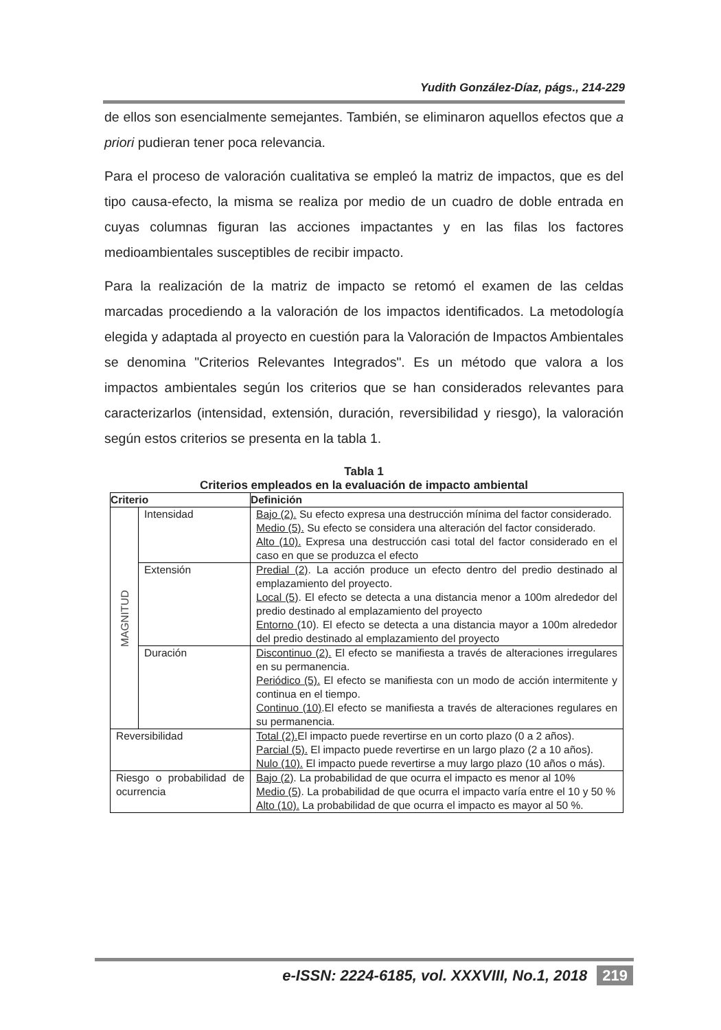Yudith González-Díaz, págs., 214-229
de ellos son esencialmente semejantes. También, se eliminaron aquellos efectos que a priori pudieran tener poca relevancia.
Para el proceso de valoración cualitativa se empleó la matriz de impactos, que es del tipo causa-efecto, la misma se realiza por medio de un cuadro de doble entrada en cuyas columnas figuran las acciones impactantes y en las filas los factores medioambientales susceptibles de recibir impacto.
Para la realización de la matriz de impacto se retomó el examen de las celdas marcadas procediendo a la valoración de los impactos identificados. La metodología elegida y adaptada al proyecto en cuestión para la Valoración de Impactos Ambientales se denomina "Criterios Relevantes Integrados". Es un método que valora a los impactos ambientales según los criterios que se han considerados relevantes para caracterizarlos (intensidad, extensión, duración, reversibilidad y riesgo), la valoración según estos criterios se presenta en la tabla 1.
Tabla 1
Criterios empleados en la evaluación de impacto ambiental
| Criterio | | Definición |
| --- | --- | --- |
| MAGNITUD | Intensidad | Bajo (2). Su efecto expresa una destrucción mínima del factor considerado. Medio (5). Su efecto se considera una alteración del factor considerado. Alto (10). Expresa una destrucción casi total del factor considerado en el caso en que se produzca el efecto |
| | Extensión | Predial (2) . La acción produce un efecto dentro del predio destinado al emplazamiento del proyecto. Local (5) . El efecto se detecta a una distancia menor a 100m alrededor del predio destinado al emplazamiento del proyecto Entorno (10). El efecto se detecta a una distancia mayor a 100m alrededor del predio destinado al emplazamiento del proyecto |
| | Duración | Discontinuo (2). El efecto se manifiesta a través de alteraciones irregulares en su permanencia. Periódico (5). El efecto se manifiesta con un modo de acción intermitente y continua en el tiempo. Continuo (10) .El efecto se manifiesta a través de alteraciones regulares en su permanencia. |
| Reversibilidad | | Total (2). El impacto puede revertirse en un corto plazo (0 a 2 años). Parcial (5). El impacto puede revertirse en un largo plazo (2 a 10 años). Nulo (10). El impacto puede revertirse a muy largo plazo (10 años o más). |
| Riesgo o probabilidad de ocurrencia | | Bajo (2) . La probabilidad de que ocurra el impacto es menor al 10% Medio (5) . La probabilidad de que ocurra el impacto varía entre el 10 y 50 % Alto (10). La probabilidad de que ocurra el impacto es mayor al 50 %. |
e-ISSN: 2224-6185, vol. XXXVIII, No.1, 2018 219